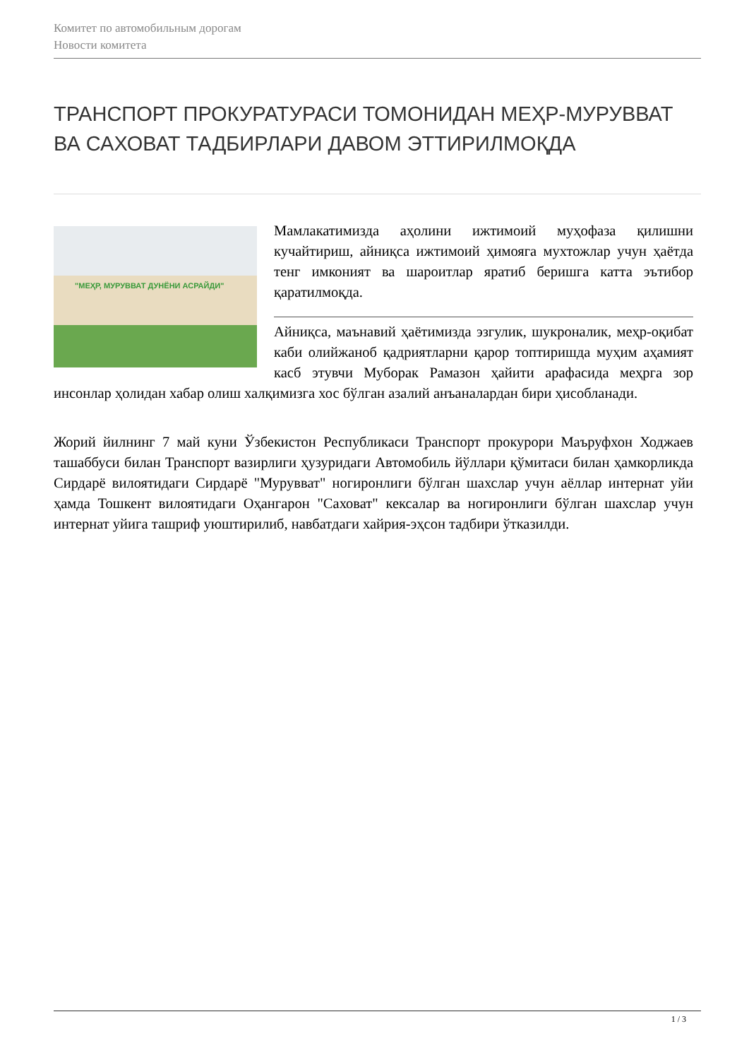Комитет по автомобильным дорогам
Новости комитета
ТРАНСПОРТ ПРОКУРАТУРАСИ ТОМОНИДАН МЕҲР-МУРУВВАТ ВА САХОВАТ ТАДБИРЛАРИ ДАВОМ ЭТТИРИЛМОҚДА
"МЕҲР, МУРУВВАТ ДУНЁНИ АСРАЙДИ"
Мамлакатимизда аҳолини ижтимоий муҳофаза қилишни кучайтириш, айниқса ижтимоий ҳимояга мухтожлар учун ҳаётда тенг имконият ва шароитлар яратиб беришга катта эътибор қаратилмоқда.
Айниқса, маънавий ҳаётимизда эзгулик, шукроналик, меҳр-оқибат каби олийжаноб қадриятларни қарор топтиришда муҳим аҳамият касб этувчи Муборак Рамазон ҳайити арафасида меҳрга зор инсонлар ҳолидан хабар олиш халқимизга хос бўлган азалий анъаналардан бири ҳисобланади.
Жорий йилнинг 7 май куни Ўзбекистон Республикаси Транспорт прокурори Маъруфхон Ходжаев ташаббуси билан Транспорт вазирлиги ҳузуридаги Автомобиль йўллари қўмитаси билан ҳамкорликда Сирдарё вилоятидаги Сирдарё "Мурувват" ногиронлиги бўлган шахслар учун аёллар интернат уйи ҳамда Тошкент вилоятидаги Оҳангарон "Саховат" кексалар ва ногиронлиги бўлган шахслар учун интернат уйига ташриф уюштирилиб, навбатдаги хайрия-эҳсон тадбири ўтказилди.
1 / 3